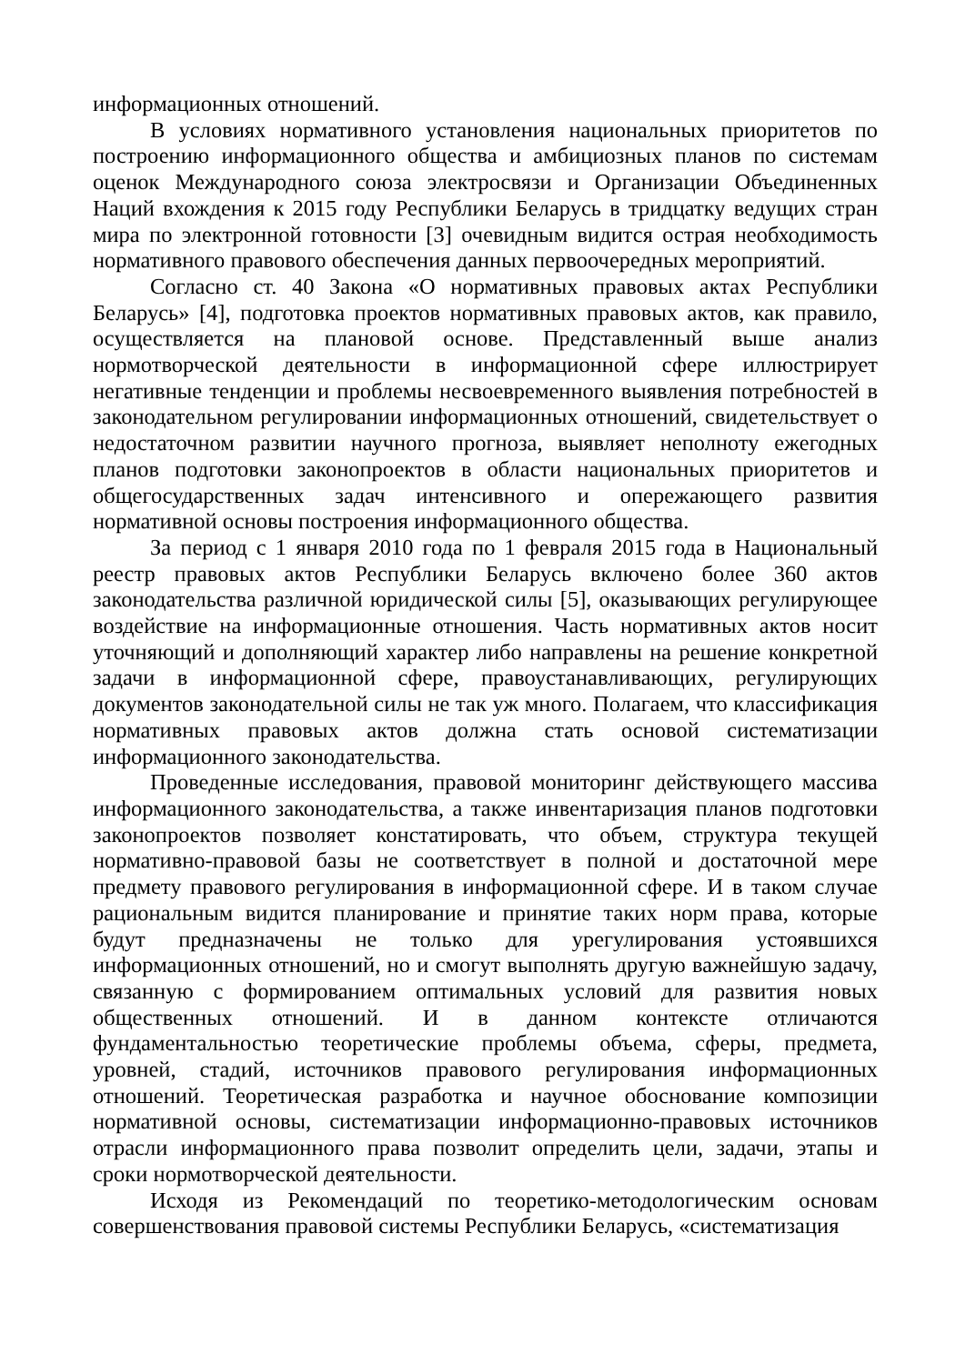информационных отношений.
В условиях нормативного установления национальных приоритетов по построению информационного общества и амбициозных планов по системам оценок Международного союза электросвязи и Организации Объединенных Наций вхождения к 2015 году Республики Беларусь в тридцатку ведущих стран мира по электронной готовности [3] очевидным видится острая необходимость нормативного правового обеспечения данных первоочередных мероприятий.
Согласно ст. 40 Закона «О нормативных правовых актах Республики Беларусь» [4], подготовка проектов нормативных правовых актов, как правило, осуществляется на плановой основе. Представленный выше анализ нормотворческой деятельности в информационной сфере иллюстрирует негативные тенденции и проблемы несвоевременного выявления потребностей в законодательном регулировании информационных отношений, свидетельствует о недостаточном развитии научного прогноза, выявляет неполноту ежегодных планов подготовки законопроектов в области национальных приоритетов и общегосударственных задач интенсивного и опережающего развития нормативной основы построения информационного общества.
За период с 1 января 2010 года по 1 февраля 2015 года в Национальный реестр правовых актов Республики Беларусь включено более 360 актов законодательства различной юридической силы [5], оказывающих регулирующее воздействие на информационные отношения. Часть нормативных актов носит уточняющий и дополняющий характер либо направлены на решение конкретной задачи в информационной сфере, правоустанавливающих, регулирующих документов законодательной силы не так уж много. Полагаем, что классификация нормативных правовых актов должна стать основой систематизации информационного законодательства.
Проведенные исследования, правовой мониторинг действующего массива информационного законодательства, а также инвентаризация планов подготовки законопроектов позволяет констатировать, что объем, структура текущей нормативно-правовой базы не соответствует в полной и достаточной мере предмету правового регулирования в информационной сфере. И в таком случае рациональным видится планирование и принятие таких норм права, которые будут предназначены не только для урегулирования устоявшихся информационных отношений, но и смогут выполнять другую важнейшую задачу, связанную с формированием оптимальных условий для развития новых общественных отношений. И в данном контексте отличаются фундаментальностью теоретические проблемы объема, сферы, предмета, уровней, стадий, источников правового регулирования информационных отношений. Теоретическая разработка и научное обоснование композиции нормативной основы, систематизации информационно-правовых источников отрасли информационного права позволит определить цели, задачи, этапы и сроки нормотворческой деятельности.
Исходя из Рекомендаций по теоретико-методологическим основам совершенствования правовой системы Республики Беларусь, «систематизация